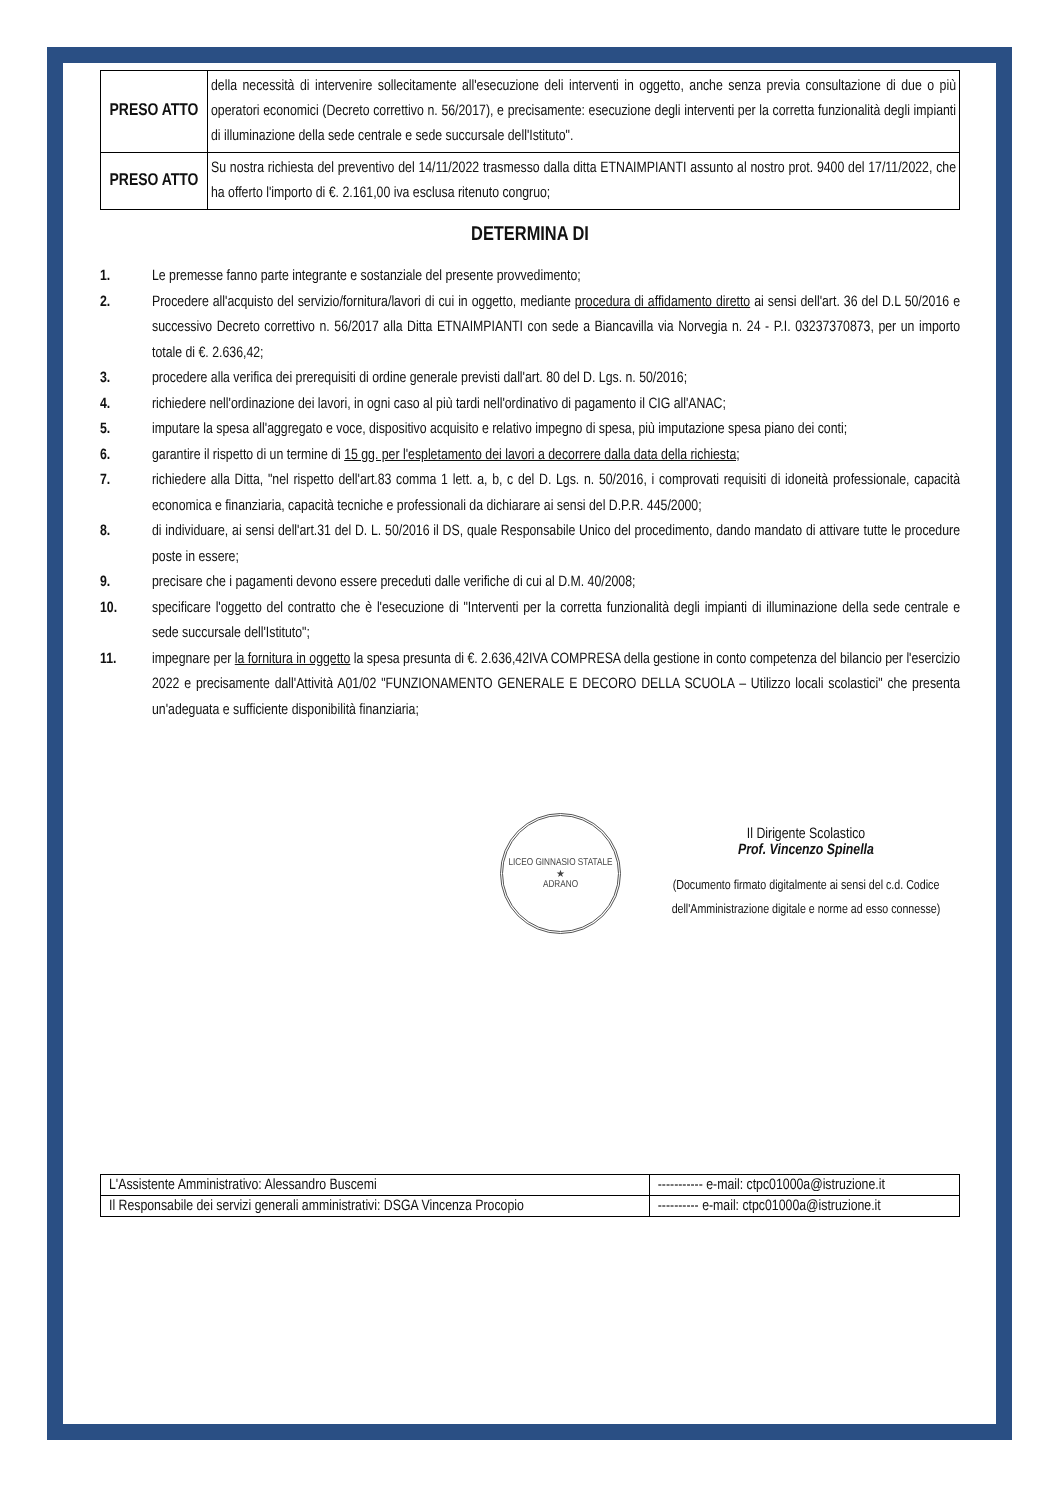| PRESO ATTO | della necessità di intervenire sollecitamente all'esecuzione deli interventi in oggetto, anche senza previa consultazione di due o più operatori economici (Decreto correttivo n. 56/2017), e precisamente: esecuzione degli interventi per la corretta funzionalità degli impianti di illuminazione della sede centrale e sede succursale dell'Istituto". |
| PRESO ATTO | Su nostra richiesta del preventivo del 14/11/2022 trasmesso dalla ditta ETNAIMPIANTI assunto al nostro prot. 9400 del 17/11/2022, che ha offerto l'importo di €. 2.161,00 iva esclusa ritenuto congruo; |
DETERMINA DI
1. Le premesse fanno parte integrante e sostanziale del presente provvedimento;
2. Procedere all'acquisto del servizio/fornitura/lavori di cui in oggetto, mediante procedura di affidamento diretto ai sensi dell'art. 36 del D.L 50/2016 e successivo Decreto correttivo n. 56/2017 alla Ditta ETNAIMPIANTI con sede a Biancavilla via Norvegia n. 24 - P.I. 03237370873, per un importo totale di €. 2.636,42;
3. procedere alla verifica dei prerequisiti di ordine generale previsti dall'art. 80 del D. Lgs. n. 50/2016;
4. richiedere nell'ordinazione dei lavori, in ogni caso al più tardi nell'ordinativo di pagamento il CIG all'ANAC;
5. imputare la spesa all'aggregato e voce, dispositivo acquisito e relativo impegno di spesa, più imputazione spesa piano dei conti;
6. garantire il rispetto di un termine di 15 gg. per l'espletamento dei lavori a decorrere dalla data della richiesta;
7. richiedere alla Ditta, "nel rispetto dell'art.83 comma 1 lett. a, b, c del D. Lgs. n. 50/2016, i comprovati requisiti di idoneità professionale, capacità economica e finanziaria, capacità tecniche e professionali da dichiarare ai sensi del D.P.R. 445/2000;
8. di individuare, ai sensi dell'art.31 del D. L. 50/2016 il DS, quale Responsabile Unico del procedimento, dando mandato di attivare tutte le procedure poste in essere;
9. precisare che i pagamenti devono essere preceduti dalle verifiche di cui al D.M. 40/2008;
10. specificare l'oggetto del contratto che è l'esecuzione di "Interventi per la corretta funzionalità degli impianti di illuminazione della sede centrale e sede succursale dell'Istituto";
11. impegnare per la fornitura in oggetto la spesa presunta di €. 2.636,42IVA COMPRESA della gestione in conto competenza del bilancio per l'esercizio 2022 e precisamente dall'Attività A01/02 "FUNZIONAMENTO GENERALE E DECORO DELLA SCUOLA – Utilizzo locali scolastici" che presenta un'adeguata e sufficiente disponibilità finanziaria;
LICEO GINNASIO STATALE
★
ADRANO
Il Dirigente Scolastico
Prof. Vincenzo Spinella
(Documento firmato digitalmente ai sensi del c.d. Codice dell'Amministrazione digitale e norme ad esso connesse)
| L'Assistente Amministrativo: Alessandro Buscemi | ----------- e-mail: ctpc01000a@istruzione.it |
| Il Responsabile dei servizi generali amministrativi: DSGA Vincenza Procopio | ---------- e-mail: ctpc01000a@istruzione.it |